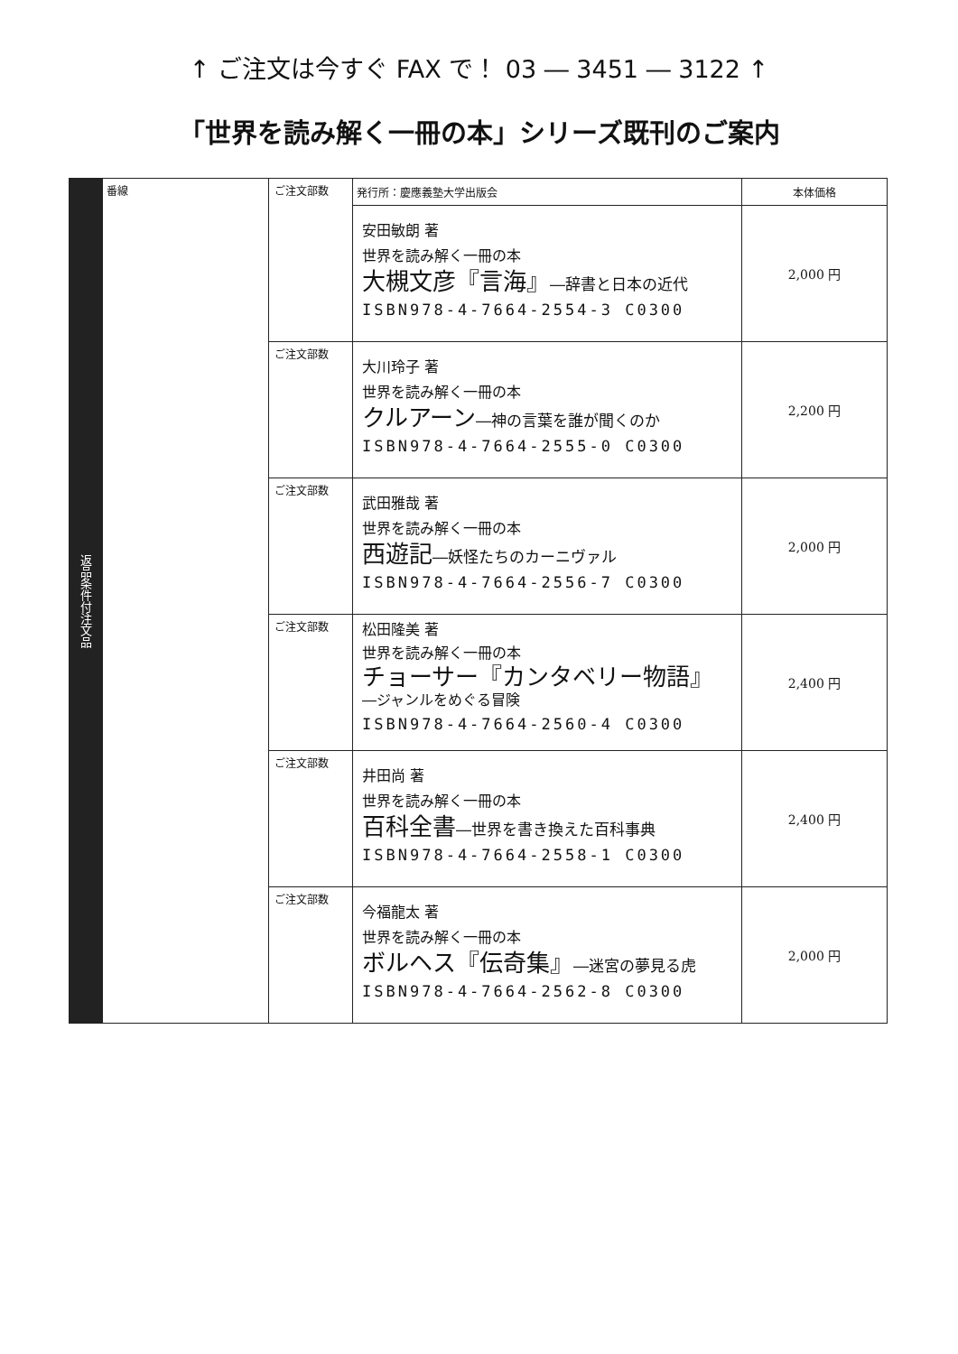↑ ご注文は今すぐ FAX で！ 03 ― 3451 ― 3122 ↑
「世界を読み解く一冊の本」シリーズ既刊のご案内
| 返品条件付注文品 | 番線 | ご注文部数 | 発行所：慶應義塾大学出版会 | 本体価格 |
| | | | 安田敏朗 著 世界を読み解く一冊の本 大槻文彦『言海』 ―辞書と日本の近代 ISBN978-4-7664-2554-3 C0300 | 2,000 円 |
| | | ご注文部数 | 大川玲子 著 世界を読み解く一冊の本 クルアーン ―神の言葉を誰が聞くのか ISBN978-4-7664-2555-0 C0300 | 2,200 円 |
| | | ご注文部数 | 武田雅哉 著 世界を読み解く一冊の本 西遊記 ―妖怪たちのカーニヴァル ISBN978-4-7664-2556-7 C0300 | 2,000 円 |
| | | ご注文部数 | 松田隆美 著 世界を読み解く一冊の本 チョーサー『カンタベリー物語』 ―ジャンルをめぐる冒険 ISBN978-4-7664-2560-4 C0300 | 2,400 円 |
| | | ご注文部数 | 井田尚 著 世界を読み解く一冊の本 百科全書 ―世界を書き換えた百科事典 ISBN978-4-7664-2558-1 C0300 | 2,400 円 |
| | | ご注文部数 | 今福龍太 著 世界を読み解く一冊の本 ボルヘス『伝奇集』 ―迷宮の夢見る虎 ISBN978-4-7664-2562-8 C0300 | 2,000 円 |